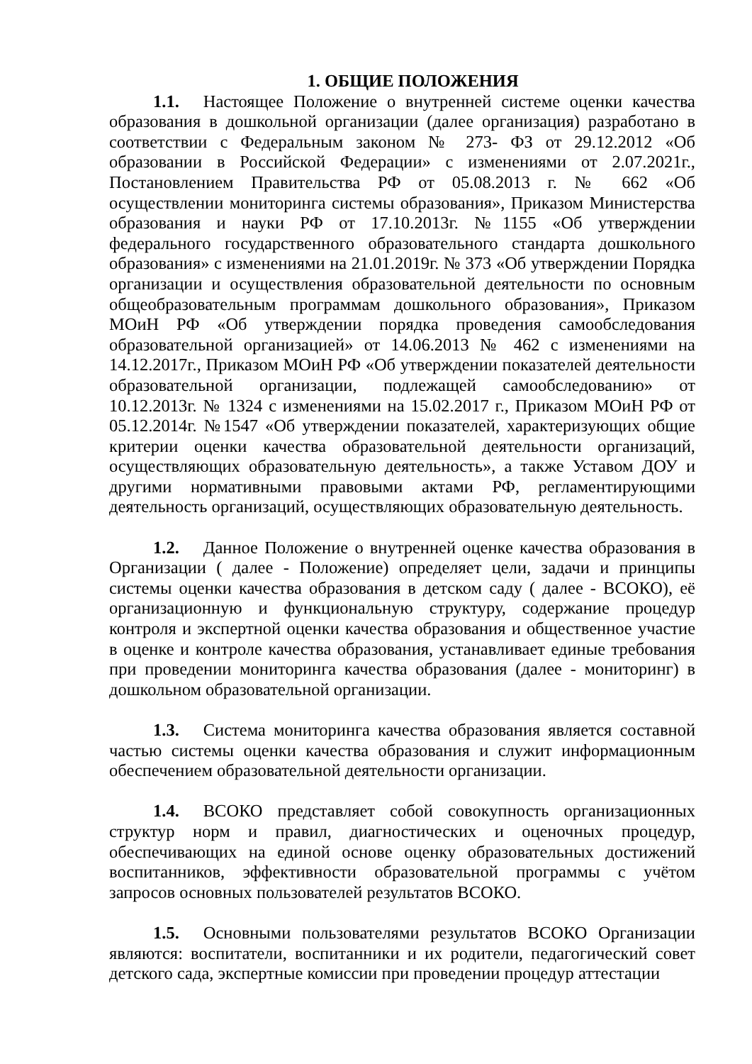1. ОБЩИЕ ПОЛОЖЕНИЯ
1.1. Настоящее Положение о внутренней системе оценки качества образования в дошкольной организации (далее организация) разработано в соответствии с Федеральным законом № 273- ФЗ от 29.12.2012 «Об образовании в Российской Федерации» с изменениями от 2.07.2021г., Постановлением Правительства РФ от 05.08.2013 г. № 662 «Об осуществлении мониторинга системы образования», Приказом Министерства образования и науки РФ от 17.10.2013г. №1155 «Об утверждении федерального государственного образовательного стандарта дошкольного образования» с изменениями на 21.01.2019г. № 373 «Об утверждении Порядка организации и осуществления образовательной деятельности по основным общеобразовательным программам дошкольного образования», Приказом МОиН РФ «Об утверждении порядка проведения самообследования образовательной организацией» от 14.06.2013 № 462 с изменениями на 14.12.2017г., Приказом МОиН РФ «Об утверждении показателей деятельности образовательной организации, подлежащей самообследованию» от 10.12.2013г. № 1324 с изменениями на 15.02.2017 г., Приказом МОиН РФ от 05.12.2014г. №1547 «Об утверждении показателей, характеризующих общие критерии оценки качества образовательной деятельности организаций, осуществляющих образовательную деятельность», а также Уставом ДОУ и другими нормативными правовыми актами РФ, регламентирующими деятельность организаций, осуществляющих образовательную деятельность.
1.2. Данное Положение о внутренней оценке качества образования в Организации ( далее - Положение) определяет цели, задачи и принципы системы оценки качества образования в детском саду ( далее - ВСОКО), её организационную и функциональную структуру, содержание процедур контроля и экспертной оценки качества образования и общественное участие в оценке и контроле качества образования, устанавливает единые требования при проведении мониторинга качества образования (далее - мониторинг) в дошкольном образовательной организации.
1.3. Система мониторинга качества образования является составной частью системы оценки качества образования и служит информационным обеспечением образовательной деятельности организации.
1.4. ВСОКО представляет собой совокупность организационных структур норм и правил, диагностических и оценочных процедур, обеспечивающих на единой основе оценку образовательных достижений воспитанников, эффективности образовательной программы с учётом запросов основных пользователей результатов ВСОКО.
1.5. Основными пользователями результатов ВСОКО Организации являются: воспитатели, воспитанники и их родители, педагогический совет детского сада, экспертные комиссии при проведении процедур аттестации